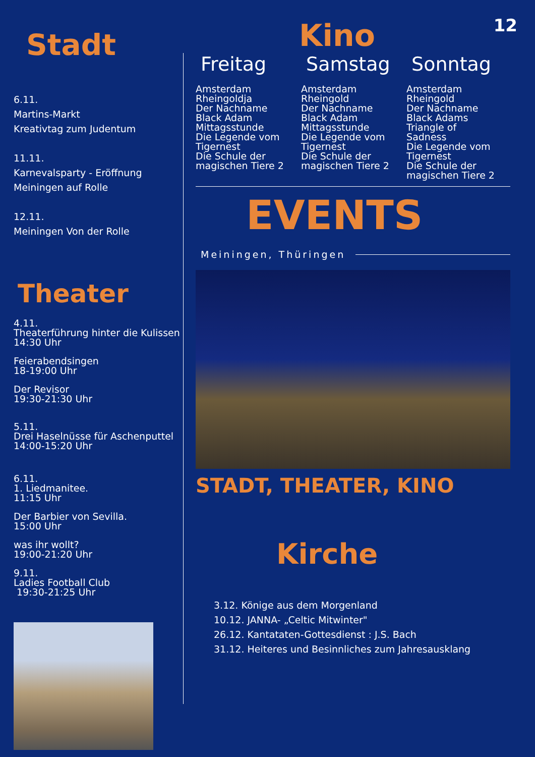12
Stadt
6.11.
Martins-Markt
Kreativtag zum Judentum
11.11.
Karnevalsparty - Eröffnung
Meiningen auf Rolle
12.11.
Meiningen Von der Rolle
Theater
4.11.
Theaterführung hinter die Kulissen
14:30 Uhr
Feierabendsingen
18-19:00 Uhr
Der Revisor
19:30-21:30 Uhr
5.11.
Drei Haselnüsse für Aschenputtel
14:00-15:20 Uhr
6.11.
1. Liedmanitee.
11:15 Uhr
Der Barbier von Sevilla.
15:00 Uhr
was ihr wollt?
19:00-21:20 Uhr
9.11.
Ladies Football Club
19:30-21:25 Uhr
Kino
Freitag
Amsterdam
Rheingoldja
Der Nachname
Black Adam
Mittagsstunde
Die Legende vom
Tigernest
Die Schule der
magischen Tiere 2
Samstag
Amsterdam
Rheingold
Der Nachname
Black Adam
Mittagsstunde
Die Legende vom
Tigernest
Die Schule der
magischen Tiere 2
Sonntag
Amsterdam
Rheingold
Der Nachname
Black Adams
Triangle of
Sadness
Die Legende vom
Tigernest
Die Schule der
magischen Tiere 2
EVENTS
Meiningen, Thüringen
STADT, THEATER, KINO
Kirche
3.12. Könige aus dem Morgenland
10.12. JANNA- „Celtic Mitwinter"
26.12. Kantataten-Gottesdienst : J.S. Bach
31.12. Heiteres und Besinnliches zum Jahresausklang